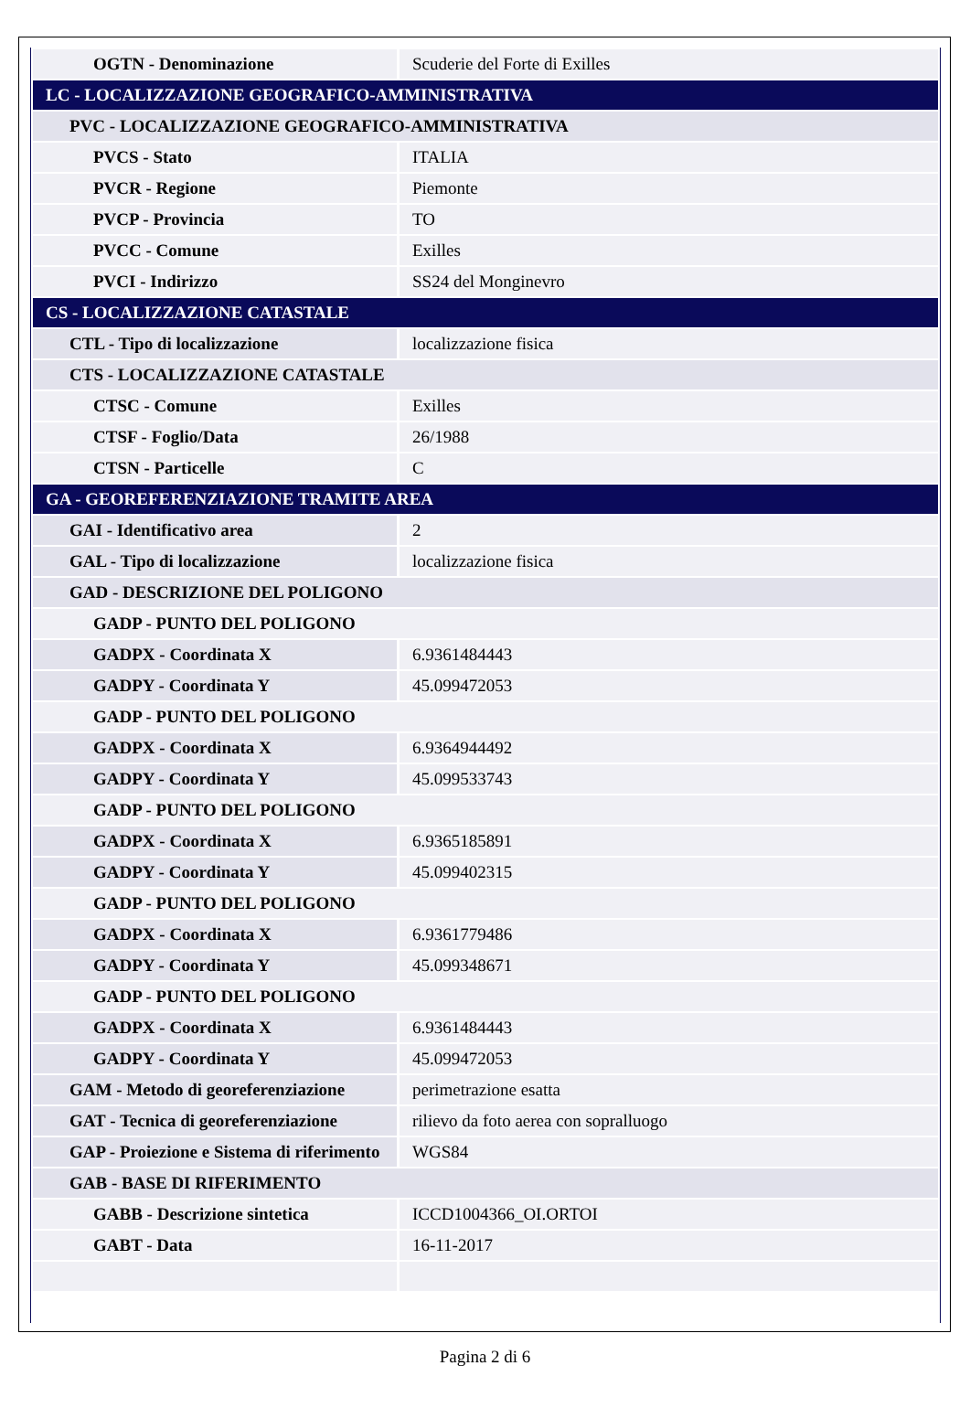| OGTN - Denominazione | Scuderie del Forte di Exilles |
| LC - LOCALIZZAZIONE GEOGRAFICO-AMMINISTRATIVA | |
| PVC - LOCALIZZAZIONE GEOGRAFICO-AMMINISTRATIVA | |
| PVCS - Stato | ITALIA |
| PVCR - Regione | Piemonte |
| PVCP - Provincia | TO |
| PVCC - Comune | Exilles |
| PVCI - Indirizzo | SS24 del Monginevro |
| CS - LOCALIZZAZIONE CATASTALE | |
| CTL - Tipo di localizzazione | localizzazione fisica |
| CTS - LOCALIZZAZIONE CATASTALE | |
| CTSC - Comune | Exilles |
| CTSF - Foglio/Data | 26/1988 |
| CTSN - Particelle | C |
| GA - GEOREFERENZIAZIONE TRAMITE AREA | |
| GAI - Identificativo area | 2 |
| GAL - Tipo di localizzazione | localizzazione fisica |
| GAD - DESCRIZIONE DEL POLIGONO | |
| GADP - PUNTO DEL POLIGONO | |
| GADPX - Coordinata X | 6.9361484443 |
| GADPY - Coordinata Y | 45.099472053 |
| GADP - PUNTO DEL POLIGONO | |
| GADPX - Coordinata X | 6.9364944492 |
| GADPY - Coordinata Y | 45.099533743 |
| GADP - PUNTO DEL POLIGONO | |
| GADPX - Coordinata X | 6.9365185891 |
| GADPY - Coordinata Y | 45.099402315 |
| GADP - PUNTO DEL POLIGONO | |
| GADPX - Coordinata X | 6.9361779486 |
| GADPY - Coordinata Y | 45.099348671 |
| GADP - PUNTO DEL POLIGONO | |
| GADPX - Coordinata X | 6.9361484443 |
| GADPY - Coordinata Y | 45.099472053 |
| GAM - Metodo di georeferenziazione | perimetrazione esatta |
| GAT - Tecnica di georeferenziazione | rilievo da foto aerea con sopralluogo |
| GAP - Proiezione e Sistema di riferimento | WGS84 |
| GAB - BASE DI RIFERIMENTO | |
| GABB - Descrizione sintetica | ICCD1004366_OI.ORTOI |
| GABT - Data | 16-11-2017 |
Pagina 2 di 6